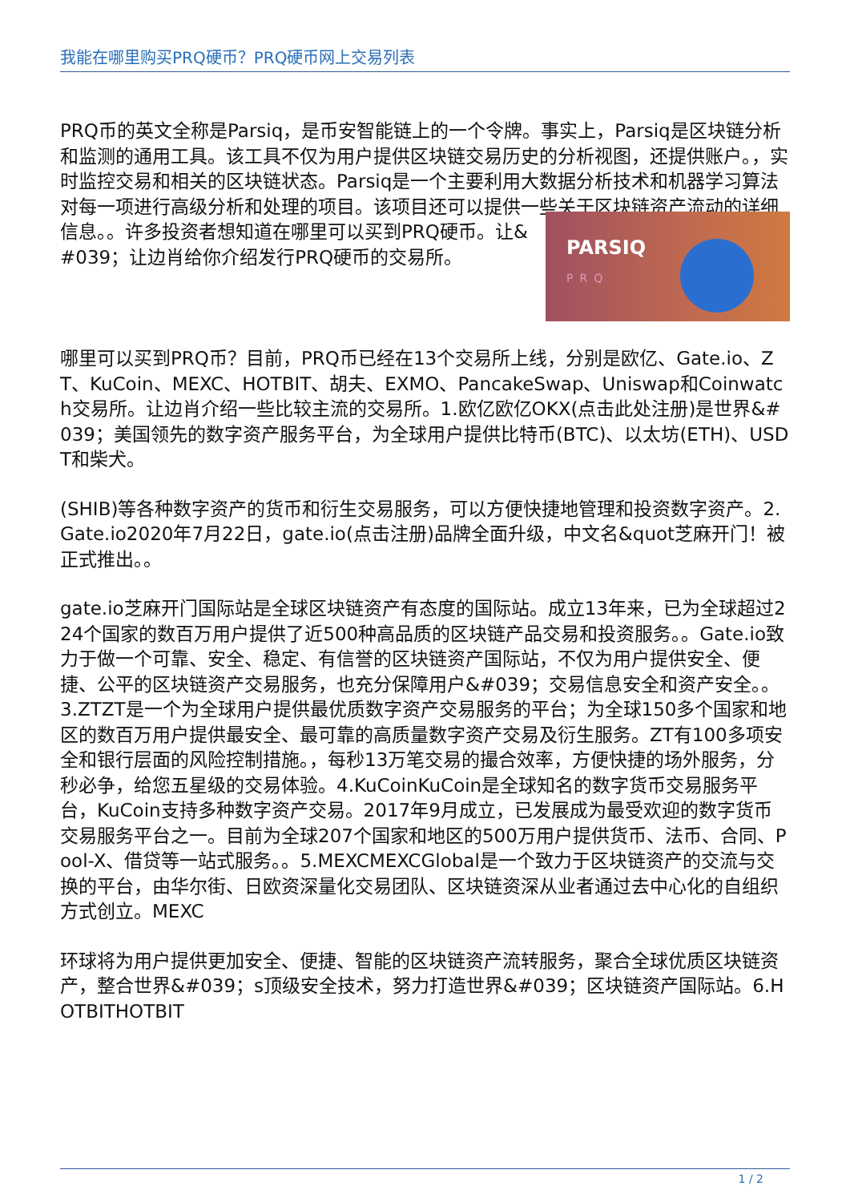我能在哪里购买PRQ硬币？PRQ硬币网上交易列表
PRQ币的英文全称是Parsiq，是币安智能链上的一个令牌。事实上，Parsiq是区块链分析和监测的通用工具。该工具不仅为用户提供区块链交易历史的分析视图，还提供账户。，实时监控交易和相关的区块链状态。Parsiq是一个主要利用大数据分析技术和机器学习算法对每一项进行高级分析和处理的项目。该项目还可以提供一些关于区块链资产流动的详细信息。。许多投资者想知道在哪里可以买到PRQ硬币 PARSIQ
PRQ 。让&#039；让边肖给你介绍发行PRQ硬币的交易所。
哪里可以买到PRQ币？目前，PRQ币已经在13个交易所上线，分别是欧亿、Gate.io、ZT、KuCoin、MEXC、HOTBIT、胡夫、EXMO、PancakeSwap、Uniswap和Coinwatch交易所。让边肖介绍一些比较主流的交易所。1.欧亿欧亿OKX(点击此处注册)是世界&#039；美国领先的数字资产服务平台，为全球用户提供比特币(BTC)、以太坊(ETH)、USDT和柴犬。
(SHIB)等各种数字资产的货币和衍生交易服务，可以方便快捷地管理和投资数字资产。2.Gate.io2020年7月22日，gate.io(点击注册)品牌全面升级，中文名&quot芝麻开门！被正式推出。。
gate.io芝麻开门国际站是全球区块链资产有态度的国际站。成立13年来，已为全球超过224个国家的数百万用户提供了近500种高品质的区块链产品交易和投资服务。。Gate.io致力于做一个可靠、安全、稳定、有信誉的区块链资产国际站，不仅为用户提供安全、便捷、公平的区块链资产交易服务，也充分保障用户&#039；交易信息安全和资产安全。。3.ZTZT是一个为全球用户提供最优质数字资产交易服务的平台；为全球150多个国家和地区的数百万用户提供最安全、最可靠的高质量数字资产交易及衍生服务。ZT有100多项安全和银行层面的风险控制措施。，每秒13万笔交易的撮合效率，方便快捷的场外服务，分秒必争，给您五星级的交易体验。4.KuCoinKuCoin是全球知名的数字货币交易服务平台，KuCoin支持多种数字资产交易。2017年9月成立，已发展成为最受欢迎的数字货币交易服务平台之一。目前为全球207个国家和地区的500万用户提供货币、法币、合同、Pool-X、借贷等一站式服务。。5.MEXCMEXCGlobal是一个致力于区块链资产的交流与交换的平台，由华尔街、日欧资深量化交易团队、区块链资深从业者通过去中心化的自组织方式创立。MEXC
环球将为用户提供更加安全、便捷、智能的区块链资产流转服务，聚合全球优质区块链资产，整合世界&#039；s顶级安全技术，努力打造世界&#039；区块链资产国际站。6.HOTBITHOTBIT
1 / 2